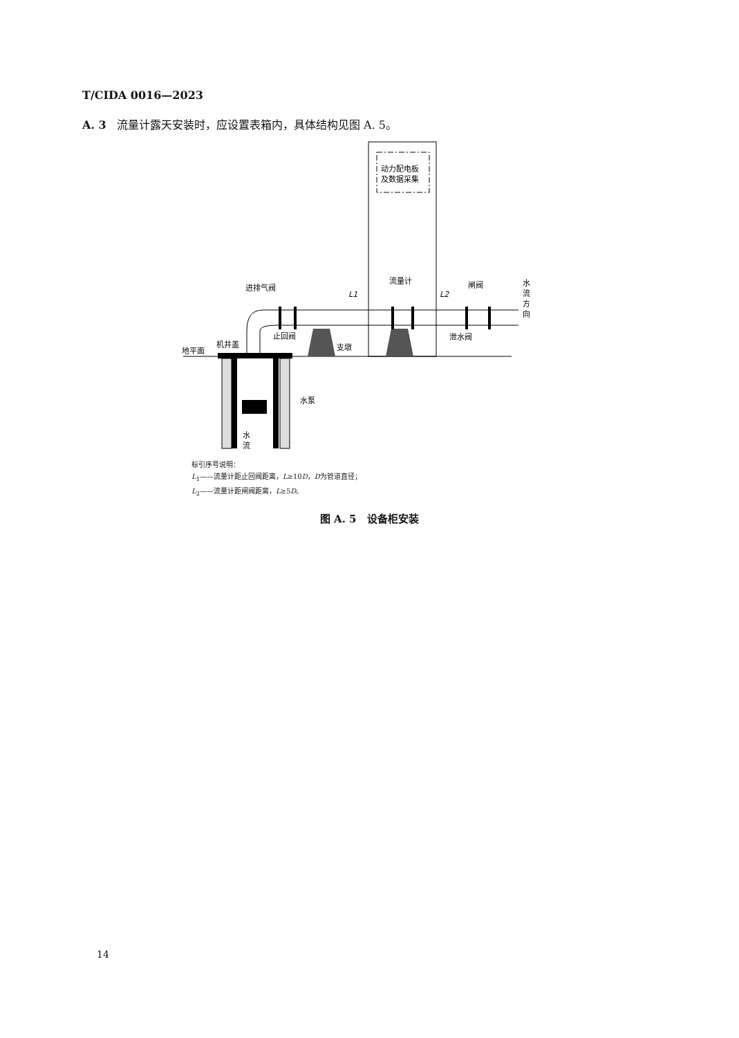T/CIDA 0016—2023
A. 3 流量计露天安装时，应设置表箱内，具体结构见图 A. 5。
动力配电板
及数据采集
进排气阀
止回阀
支墩
流量计
闸阀
泄水阀
地平面
机井盖
水泵
L1
L2
水
流
方
向
水
流
标引序号说明：
L<sub>1</sub>——流量计距止回阀距离，L≥10D，D为管道直径；
L<sub>2</sub>——流量计距闸阀距离，L≥5D。
图 A. 5 设备柜安装
14